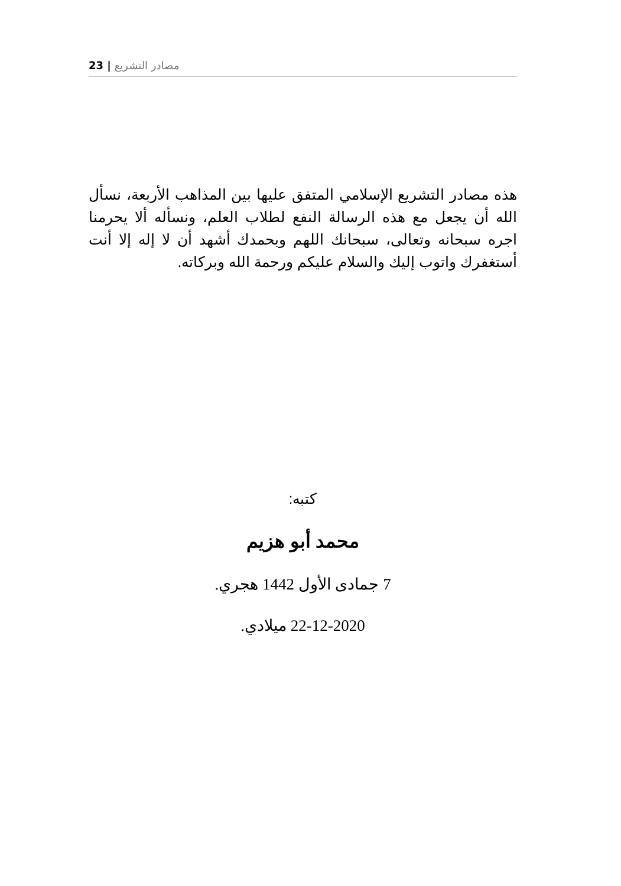23 | مصادر التشريع
هذه مصادر التشريع الإسلامي المتفق عليها بين المذاهب الأربعة، نسأل الله أن يجعل مع هذه الرسالة النفع لطلاب العلم، ونسأله ألا يحرمنا اجره سبحانه وتعالى، سبحانك اللهم وبحمدك أشهد أن لا إله إلا أنت أستغفرك واتوب إليك والسلام عليكم ورحمة الله وبركاته.
كتبه:
محمد أبو هزيم
7 جمادى الأول 1442 هجري.
22-12-2020 ميلادي.